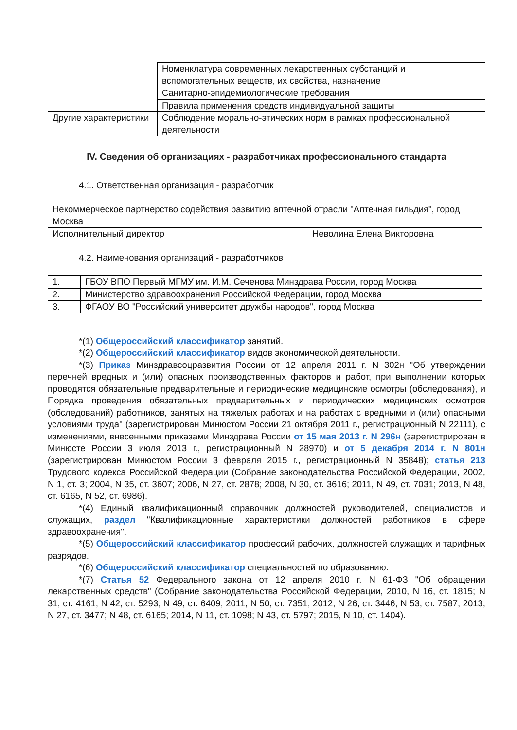| | Номенклатура современных лекарственных субстанций и вспомогательных веществ, их свойства, назначение |
| | Санитарно-эпидемиологические требования |
| | Правила применения средств индивидуальной защиты |
| Другие характеристики | Соблюдение морально-этических норм в рамках профессиональной деятельности |
IV. Сведения об организациях - разработчиках профессионального стандарта
4.1. Ответственная организация - разработчик
| Некоммерческое партнерство содействия развитию аптечной отрасли "Аптечная гильдия", город Москва | |
| Исполнительный директор | Неволина Елена Викторовна |
4.2. Наименования организаций - разработчиков
| 1. | ГБОУ ВПО Первый МГМУ им. И.М. Сеченова Минздрава России, город Москва |
| 2. | Министерство здравоохранения Российской Федерации, город Москва |
| 3. | ФГАОУ ВО "Российский университет дружбы народов", город Москва |
*(1) Общероссийский классификатор занятий.
*(2) Общероссийский классификатор видов экономической деятельности.
*(3) Приказ Минздравсоцразвития России от 12 апреля 2011 г. N 302н "Об утверждении перечней вредных и (или) опасных производственных факторов и работ, при выполнении которых проводятся обязательные предварительные и периодические медицинские осмотры (обследования), и Порядка проведения обязательных предварительных и периодических медицинских осмотров (обследований) работников, занятых на тяжелых работах и на работах с вредными и (или) опасными условиями труда" (зарегистрирован Минюстом России 21 октября 2011 г., регистрационный N 22111), с изменениями, внесенными приказами Минздрава России от 15 мая 2013 г. N 296н (зарегистрирован в Минюсте России 3 июля 2013 г., регистрационный N 28970) и от 5 декабря 2014 г. N 801н (зарегистрирован Минюстом России 3 февраля 2015 г., регистрационный N 35848); статья 213 Трудового кодекса Российской Федерации (Собрание законодательства Российской Федерации, 2002, N 1, ст. 3; 2004, N 35, ст. 3607; 2006, N 27, ст. 2878; 2008, N 30, ст. 3616; 2011, N 49, ст. 7031; 2013, N 48, ст. 6165, N 52, ст. 6986).
*(4) Единый квалификационный справочник должностей руководителей, специалистов и служащих, раздел "Квалификационные характеристики должностей работников в сфере здравоохранения".
*(5) Общероссийский классификатор профессий рабочих, должностей служащих и тарифных разрядов.
*(6) Общероссийский классификатор специальностей по образованию.
*(7) Статья 52 Федерального закона от 12 апреля 2010 г. N 61-ФЗ "Об обращении лекарственных средств" (Собрание законодательства Российской Федерации, 2010, N 16, ст. 1815; N 31, ст. 4161; N 42, ст. 5293; N 49, ст. 6409; 2011, N 50, ст. 7351; 2012, N 26, ст. 3446; N 53, ст. 7587; 2013, N 27, ст. 3477; N 48, ст. 6165; 2014, N 11, ст. 1098; N 43, ст. 5797; 2015, N 10, ст. 1404).